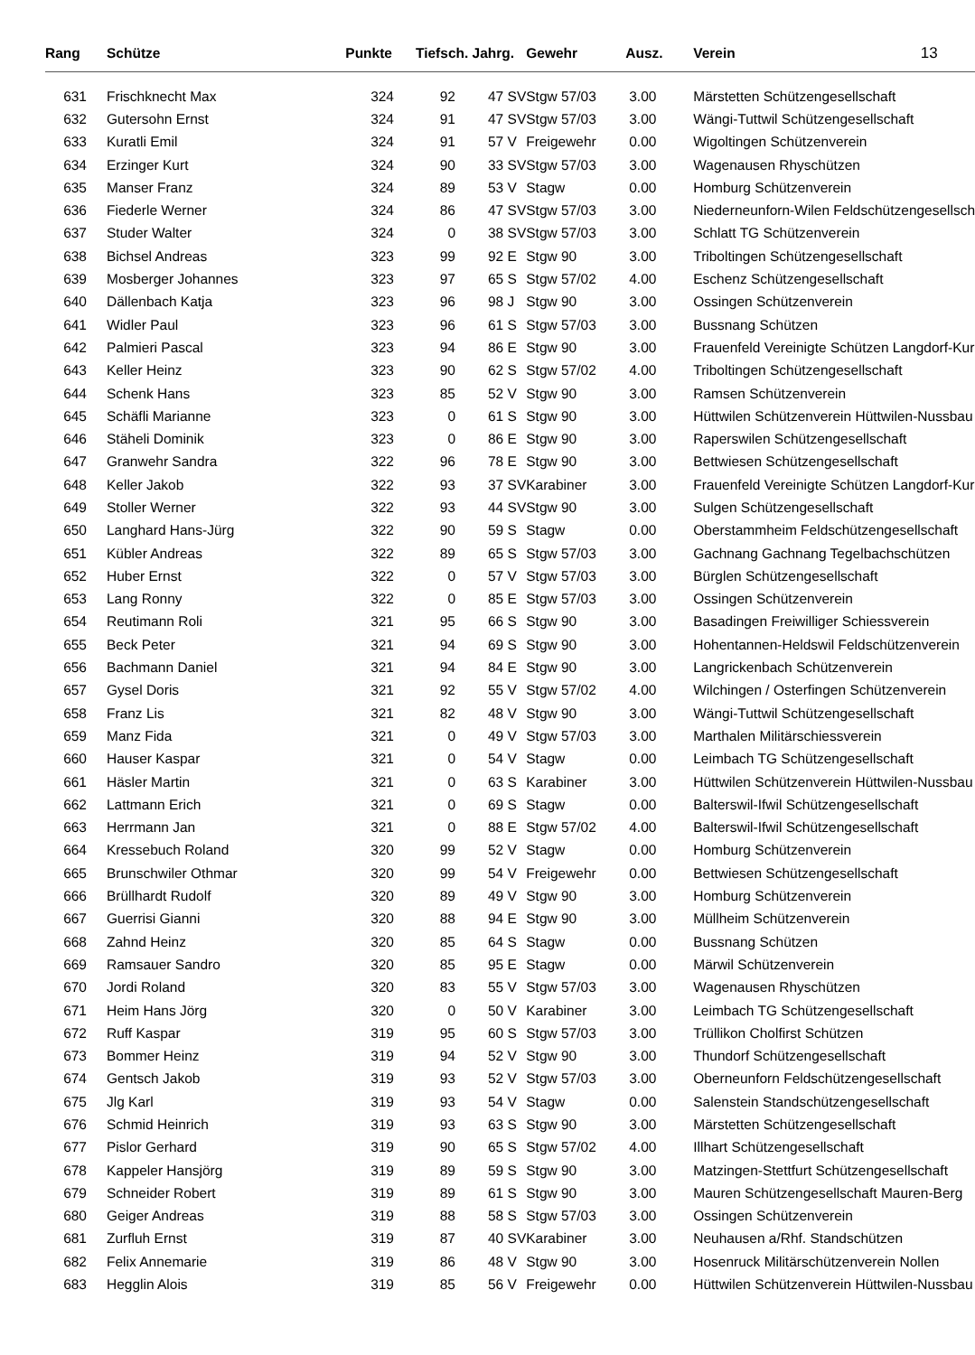| Rang | Schütze | Punkte | Tiefsch. Jahrg. | | Gewehr | Ausz. | Verein | 13 |
| --- | --- | --- | --- | --- | --- | --- | --- | --- |
| 631 | Frischknecht Max | 324 | 92 | 47 SV | Stgw 57/03 | 3.00 | Märstetten Schützengesellschaft | |
| 632 | Gutersohn Ernst | 324 | 91 | 47 SV | Stgw 57/03 | 3.00 | Wängi-Tuttwil Schützengesellschaft | |
| 633 | Kuratli Emil | 324 | 91 | 57 V | Freigewehr | 0.00 | Wigoltingen Schützenverein | |
| 634 | Erzinger Kurt | 324 | 90 | 33 SV | Stgw 57/03 | 3.00 | Wagenausen Rhyschützen | |
| 635 | Manser Franz | 324 | 89 | 53 V | Stagw | 0.00 | Homburg Schützenverein | |
| 636 | Fiederle Werner | 324 | 86 | 47 SV | Stgw 57/03 | 3.00 | Niederneunforn-Wilen Feldschützengesellsch | |
| 637 | Studer Walter | 324 | 0 | 38 SV | Stgw 57/03 | 3.00 | Schlatt TG Schützenverein | |
| 638 | Bichsel Andreas | 323 | 99 | 92 E | Stgw 90 | 3.00 | Triboltingen Schützengesellschaft | |
| 639 | Mosberger Johannes | 323 | 97 | 65 S | Stgw 57/02 | 4.00 | Eschenz Schützengesellschaft | |
| 640 | Dällenbach Katja | 323 | 96 | 98 J | Stgw 90 | 3.00 | Ossingen Schützenverein | |
| 641 | Widler Paul | 323 | 96 | 61 S | Stgw 57/03 | 3.00 | Bussnang Schützen | |
| 642 | Palmieri Pascal | 323 | 94 | 86 E | Stgw 90 | 3.00 | Frauenfeld Vereinigte Schützen Langdorf-Kur | |
| 643 | Keller Heinz | 323 | 90 | 62 S | Stgw 57/02 | 4.00 | Triboltingen Schützengesellschaft | |
| 644 | Schenk Hans | 323 | 85 | 52 V | Stgw 90 | 3.00 | Ramsen Schützenverein | |
| 645 | Schäfli Marianne | 323 | 0 | 61 S | Stgw 90 | 3.00 | Hüttwilen Schützenverein Hüttwilen-Nussbau | |
| 646 | Stäheli Dominik | 323 | 0 | 86 E | Stgw 90 | 3.00 | Raperswilen Schützengesellschaft | |
| 647 | Granwehr Sandra | 322 | 96 | 78 E | Stgw 90 | 3.00 | Bettwiesen Schützengesellschaft | |
| 648 | Keller Jakob | 322 | 93 | 37 SV | Karabiner | 3.00 | Frauenfeld Vereinigte Schützen Langdorf-Kur | |
| 649 | Stoller Werner | 322 | 93 | 44 SV | Stgw 90 | 3.00 | Sulgen Schützengesellschaft | |
| 650 | Langhard Hans-Jürg | 322 | 90 | 59 S | Stagw | 0.00 | Oberstammheim Feldschützengesellschaft | |
| 651 | Kübler Andreas | 322 | 89 | 65 S | Stgw 57/03 | 3.00 | Gachnang Gachnang Tegelbachschützen | |
| 652 | Huber Ernst | 322 | 0 | 57 V | Stgw 57/03 | 3.00 | Bürglen Schützengesellschaft | |
| 653 | Lang Ronny | 322 | 0 | 85 E | Stgw 57/03 | 3.00 | Ossingen Schützenverein | |
| 654 | Reutimann Roli | 321 | 95 | 66 S | Stgw 90 | 3.00 | Basadingen Freiwilliger Schiessverein | |
| 655 | Beck Peter | 321 | 94 | 69 S | Stgw 90 | 3.00 | Hohentannen-Heldswil Feldschützenverein | |
| 656 | Bachmann Daniel | 321 | 94 | 84 E | Stgw 90 | 3.00 | Langrickenbach Schützenverein | |
| 657 | Gysel Doris | 321 | 92 | 55 V | Stgw 57/02 | 4.00 | Wilchingen / Osterfingen Schützenverein | |
| 658 | Franz Lis | 321 | 82 | 48 V | Stgw 90 | 3.00 | Wängi-Tuttwil Schützengesellschaft | |
| 659 | Manz Fida | 321 | 0 | 49 V | Stgw 57/03 | 3.00 | Marthalen Militärschiessverein | |
| 660 | Hauser Kaspar | 321 | 0 | 54 V | Stagw | 0.00 | Leimbach TG Schützengesellschaft | |
| 661 | Häsler Martin | 321 | 0 | 63 S | Karabiner | 3.00 | Hüttwilen Schützenverein Hüttwilen-Nussbau | |
| 662 | Lattmann Erich | 321 | 0 | 69 S | Stagw | 0.00 | Balterswil-Ifwil Schützengesellschaft | |
| 663 | Herrmann Jan | 321 | 0 | 88 E | Stgw 57/02 | 4.00 | Balterswil-Ifwil Schützengesellschaft | |
| 664 | Kressebuch Roland | 320 | 99 | 52 V | Stagw | 0.00 | Homburg Schützenverein | |
| 665 | Brunschwiler Othmar | 320 | 99 | 54 V | Freigewehr | 0.00 | Bettwiesen Schützengesellschaft | |
| 666 | Brüllhardt Rudolf | 320 | 89 | 49 V | Stgw 90 | 3.00 | Homburg Schützenverein | |
| 667 | Guerrisi Gianni | 320 | 88 | 94 E | Stgw 90 | 3.00 | Müllheim Schützenverein | |
| 668 | Zahnd Heinz | 320 | 85 | 64 S | Stagw | 0.00 | Bussnang Schützen | |
| 669 | Ramsauer Sandro | 320 | 85 | 95 E | Stagw | 0.00 | Märwil Schützenverein | |
| 670 | Jordi Roland | 320 | 83 | 55 V | Stgw 57/03 | 3.00 | Wagenausen Rhyschützen | |
| 671 | Heim Hans Jörg | 320 | 0 | 50 V | Karabiner | 3.00 | Leimbach TG Schützengesellschaft | |
| 672 | Ruff Kaspar | 319 | 95 | 60 S | Stgw 57/03 | 3.00 | Trüllikon Cholfirst Schützen | |
| 673 | Bommer Heinz | 319 | 94 | 52 V | Stgw 90 | 3.00 | Thundorf Schützengesellschaft | |
| 674 | Gentsch Jakob | 319 | 93 | 52 V | Stgw 57/03 | 3.00 | Oberneunforn Feldschützengesellschaft | |
| 675 | Jlg Karl | 319 | 93 | 54 V | Stagw | 0.00 | Salenstein Standschützengesellschaft | |
| 676 | Schmid Heinrich | 319 | 93 | 63 S | Stgw 90 | 3.00 | Märstetten Schützengesellschaft | |
| 677 | Pislor Gerhard | 319 | 90 | 65 S | Stgw 57/02 | 4.00 | Illhart Schützengesellschaft | |
| 678 | Kappeler Hansjörg | 319 | 89 | 59 S | Stgw 90 | 3.00 | Matzingen-Stettfurt Schützengesellschaft | |
| 679 | Schneider Robert | 319 | 89 | 61 S | Stgw 90 | 3.00 | Mauren Schützengesellschaft Mauren-Berg | |
| 680 | Geiger Andreas | 319 | 88 | 58 S | Stgw 57/03 | 3.00 | Ossingen Schützenverein | |
| 681 | Zurfluh Ernst | 319 | 87 | 40 SV | Karabiner | 3.00 | Neuhausen a/Rhf. Standschützen | |
| 682 | Felix Annemarie | 319 | 86 | 48 V | Stgw 90 | 3.00 | Hosenruck Militärschützenverein Nollen | |
| 683 | Hegglin Alois | 319 | 85 | 56 V | Freigewehr | 0.00 | Hüttwilen Schützenverein Hüttwilen-Nussbau | |